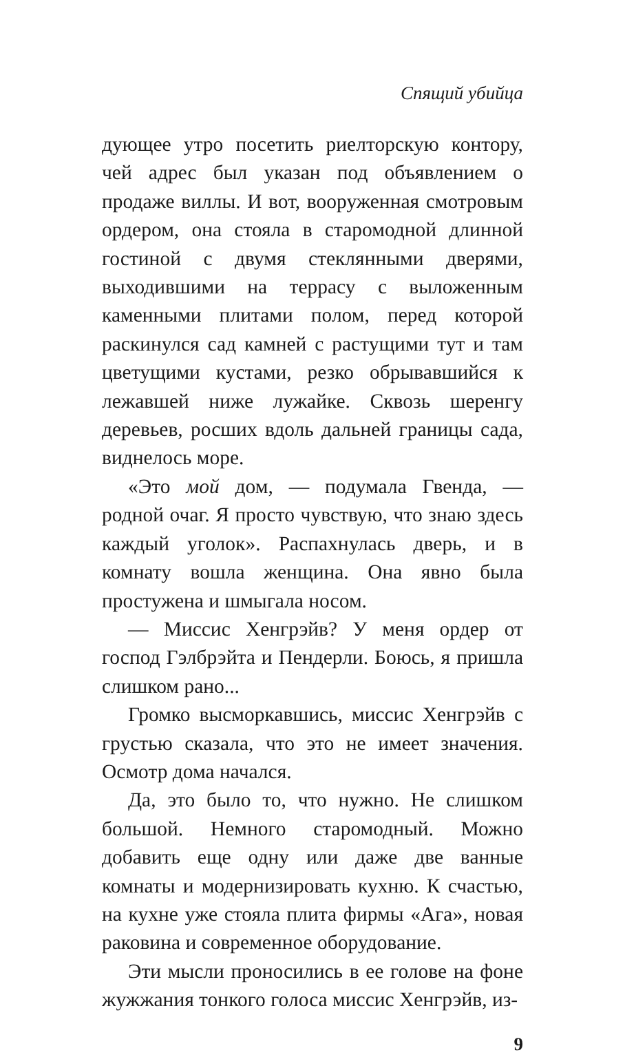Спящий убийца
дующее утро посетить риелторскую контору, чей адрес был указан под объявлением о продаже виллы. И вот, вооруженная смотровым ордером, она стояла в старомодной длинной гостиной с двумя стеклянными дверями, выходившими на террасу с выложенным каменными плитами полом, перед которой раскинулся сад камней с растущими тут и там цветущими кустами, резко обрывавшийся к лежавшей ниже лужайке. Сквозь шеренгу деревьев, росших вдоль дальней границы сада, виднелось море.
«Это мой дом, — подумала Гвенда, — родной очаг. Я просто чувствую, что знаю здесь каждый уголок». Распахнулась дверь, и в комнату вошла женщина. Она явно была простужена и шмыгала носом.
— Миссис Хенгрэйв? У меня ордер от господ Гэлбрэйта и Пендерли. Боюсь, я пришла слишком рано...
Громко высморкавшись, миссис Хенгрэйв с грустью сказала, что это не имеет значения. Осмотр дома начался.
Да, это было то, что нужно. Не слишком большой. Немного старомодный. Можно добавить еще одну или даже две ванные комнаты и модернизировать кухню. К счастью, на кухне уже стояла плита фирмы «Ага», новая раковина и современное оборудование.
Эти мысли проносились в ее голове на фоне жужжания тонкого голоса миссис Хенгрэйв, из-
9